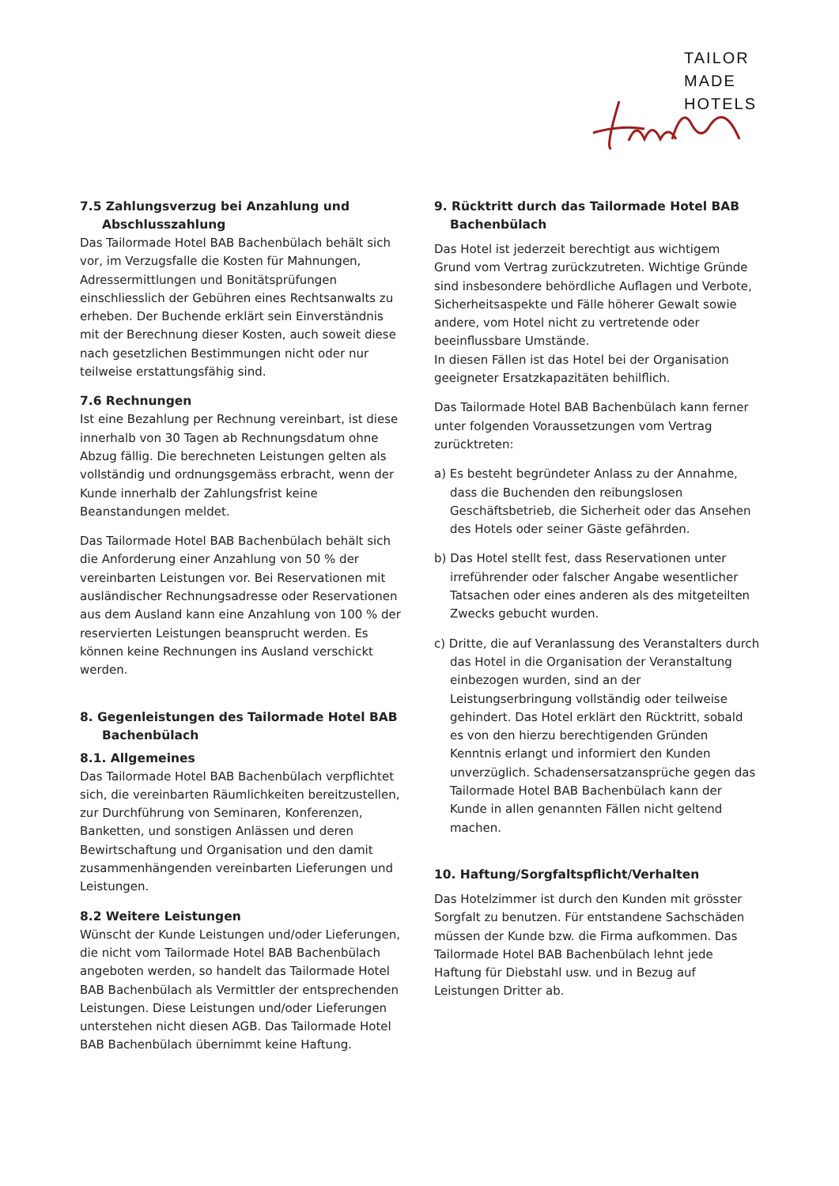TAILOR
MADE
HOTELS
7.5 Zahlungsverzug bei Anzahlung und Abschlusszahlung
Das Tailormade Hotel BAB Bachenbülach behält sich vor, im Verzugsfalle die Kosten für Mahnungen, Adressermittlungen und Bonitätsprüfungen einschliesslich der Gebühren eines Rechtsanwalts zu erheben. Der Buchende erklärt sein Einverständnis mit der Berechnung dieser Kosten, auch soweit diese nach gesetzlichen Bestimmungen nicht oder nur teilweise erstattungsfähig sind.
7.6 Rechnungen
Ist eine Bezahlung per Rechnung vereinbart, ist diese innerhalb von 30 Tagen ab Rechnungsdatum ohne Abzug fällig. Die berechneten Leistungen gelten als vollständig und ordnungsgemäss erbracht, wenn der Kunde innerhalb der Zahlungsfrist keine Beanstandungen meldet.
Das Tailormade Hotel BAB Bachenbülach behält sich die Anforderung einer Anzahlung von 50 % der vereinbarten Leistungen vor. Bei Reservationen mit ausländischer Rechnungsadresse oder Reservationen aus dem Ausland kann eine Anzahlung von 100 % der reservierten Leistungen beansprucht werden. Es können keine Rechnungen ins Ausland verschickt werden.
8. Gegenleistungen des Tailormade Hotel BAB Bachenbülach
8.1. Allgemeines
Das Tailormade Hotel BAB Bachenbülach verpflichtet sich, die vereinbarten Räumlichkeiten bereitzustellen, zur Durchführung von Seminaren, Konferenzen, Banketten, und sonstigen Anlässen und deren Bewirtschaftung und Organisation und den damit zusammenhängenden vereinbarten Lieferungen und Leistungen.
8.2 Weitere Leistungen
Wünscht der Kunde Leistungen und/oder Lieferungen, die nicht vom Tailormade Hotel BAB Bachenbülach angeboten werden, so handelt das Tailormade Hotel BAB Bachenbülach als Vermittler der entsprechenden Leistungen. Diese Leistungen und/oder Lieferungen unterstehen nicht diesen AGB. Das Tailormade Hotel BAB Bachenbülach übernimmt keine Haftung.
9. Rücktritt durch das Tailormade Hotel BAB Bachenbülach
Das Hotel ist jederzeit berechtigt aus wichtigem Grund vom Vertrag zurückzutreten. Wichtige Gründe sind insbesondere behördliche Auflagen und Verbote, Sicherheitsaspekte und Fälle höherer Gewalt sowie andere, vom Hotel nicht zu vertretende oder beeinflussbare Umstände.
In diesen Fällen ist das Hotel bei der Organisation geeigneter Ersatzkapazitäten behilflich.
Das Tailormade Hotel BAB Bachenbülach kann ferner unter folgenden Voraussetzungen vom Vertrag zurücktreten:
a) Es besteht begründeter Anlass zu der Annahme, dass die Buchenden den reibungslosen Geschäftsbetrieb, die Sicherheit oder das Ansehen des Hotels oder seiner Gäste gefährden.
b) Das Hotel stellt fest, dass Reservationen unter irreführender oder falscher Angabe wesentlicher Tatsachen oder eines anderen als des mitgeteilten Zwecks gebucht wurden.
c) Dritte, die auf Veranlassung des Veranstalters durch das Hotel in die Organisation der Veranstaltung einbezogen wurden, sind an der Leistungserbringung vollständig oder teilweise gehindert. Das Hotel erklärt den Rücktritt, sobald es von den hierzu berechtigenden Gründen Kenntnis erlangt und informiert den Kunden unverzüglich. Schadensersatzansprüche gegen das Tailormade Hotel BAB Bachenbülach kann der Kunde in allen genannten Fällen nicht geltend machen.
10. Haftung/Sorgfaltspflicht/Verhalten
Das Hotelzimmer ist durch den Kunden mit grösster Sorgfalt zu benutzen. Für entstandene Sachschäden müssen der Kunde bzw. die Firma aufkommen. Das Tailormade Hotel BAB Bachenbülach lehnt jede Haftung für Diebstahl usw. und in Bezug auf Leistungen Dritter ab.